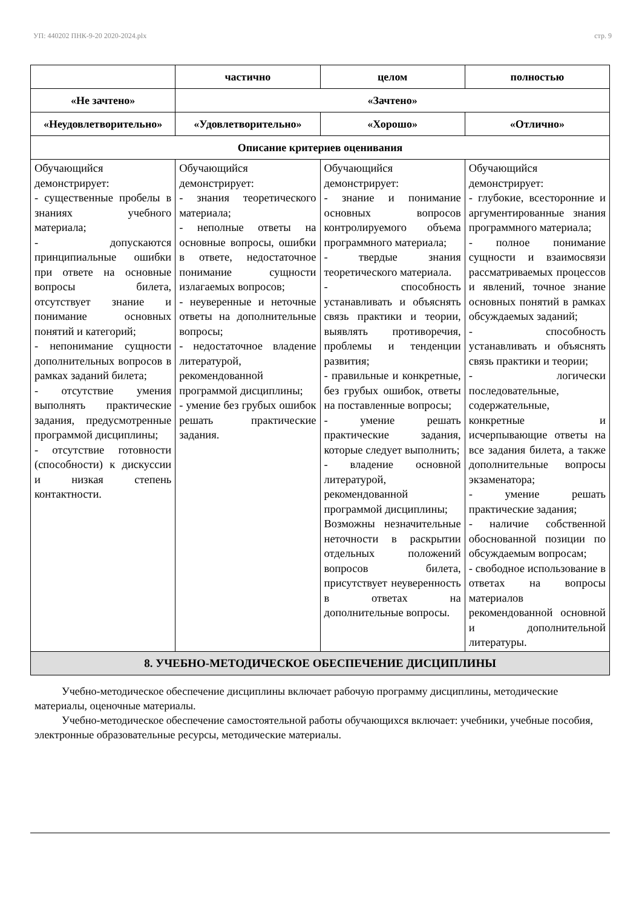УП: 440202 ПНК-9-20 2020-2024.plx стр. 9
| | частично | целом | полностью |
| --- | --- | --- | --- |
| «Не зачтено» | «Зачтено» | | |
| «Неудовлетворительно» | «Удовлетворительно» | «Хорошо» | «Отлично» |
| Описание критериев оценивания | | | |
| Обучающийся демонстрирует: - существенные пробелы в знаниях учебного материала; - допускаются принципиальные ошибки при ответе на основные вопросы билета, отсутствует знание и понимание основных понятий и категорий; - непонимание сущности дополнительных вопросов в рамках заданий билета; - отсутствие умения выполнять практические задания, предусмотренные программой дисциплины; - отсутствие готовности (способности) к дискуссии и низкая степень контактности. | Обучающийся демонстрирует: - знания теоретического материала; - неполные ответы на основные вопросы, ошибки в ответе, недостаточное понимание сущности излагаемых вопросов; - неуверенные и неточные ответы на дополнительные вопросы; - недостаточное владение литературой, рекомендованной программой дисциплины; - умение без грубых ошибок решать практические задания. | Обучающийся демонстрирует: - знание и понимание основных вопросов контролируемого объема программного материала; - твердые знания теоретического материала. - способность устанавливать и объяснять связь практики и теории, выявлять противоречия, проблемы и тенденции развития; - правильные и конкретные, без грубых ошибок, ответы на поставленные вопросы; - умение решать практические задания, которые следует выполнить; - владение основной литературой, рекомендованной программой дисциплины; Возможны незначительные неточности в раскрытии отдельных положений вопросов билета, присутствует неуверенность в ответах на дополнительные вопросы. | Обучающийся демонстрирует: - глубокие, всесторонние и аргументированные знания программного материала; - полное понимание сущности и взаимосвязи рассматриваемых процессов и явлений, точное знание основных понятий в рамках обсуждаемых заданий; - способность устанавливать и объяснять связь практики и теории; - логически последовательные, содержательные, конкретные и исчерпывающие ответы на все задания билета, а также дополнительные вопросы экзаменатора; - умение решать практические задания; - наличие собственной обоснованной позиции по обсуждаемым вопросам; - свободное использование в ответах на вопросы материалов рекомендованной основной и дополнительной литературы. |
| 8. УЧЕБНО-МЕТОДИЧЕСКОЕ ОБЕСПЕЧЕНИЕ ДИСЦИПЛИНЫ | | | |
Учебно-методическое обеспечение дисциплины включает рабочую программу дисциплины, методические материалы, оценочные материалы.
Учебно-методическое обеспечение самостоятельной работы обучающихся включает: учебники, учебные пособия, электронные образовательные ресурсы, методические материалы.